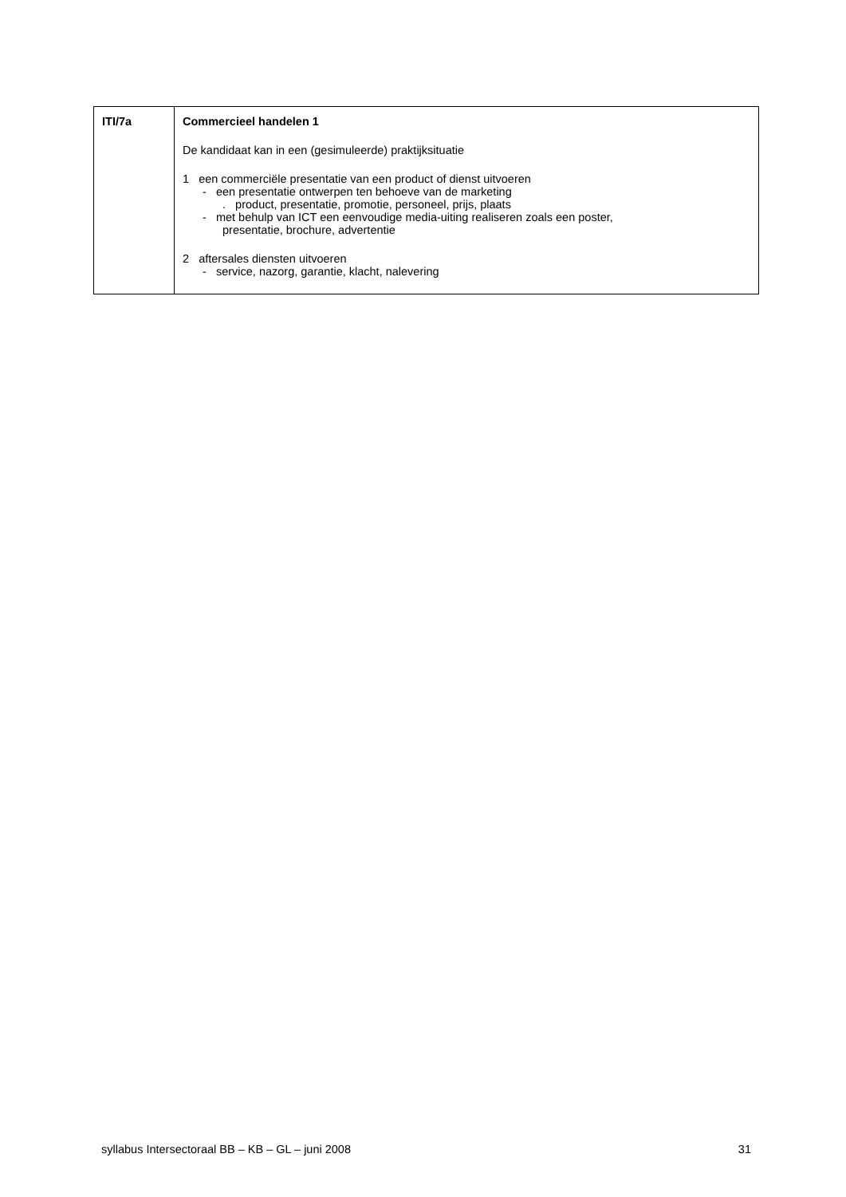| ITI/7a | Commercieel handelen 1 De kandidaat kan in een (gesimuleerde) praktijksituatie 1 een commerciële presentatie van een product of dienst uitvoeren - een presentatie ontwerpen ten behoeve van de marketing . product, presentatie, promotie, personeel, prijs, plaats - met behulp van ICT een eenvoudige media-uiting realiseren zoals een poster, presentatie, brochure, advertentie 2 aftersales diensten uitvoeren - service, nazorg, garantie, klacht, nalevering |
syllabus Intersectoraal BB – KB – GL – juni 2008 31